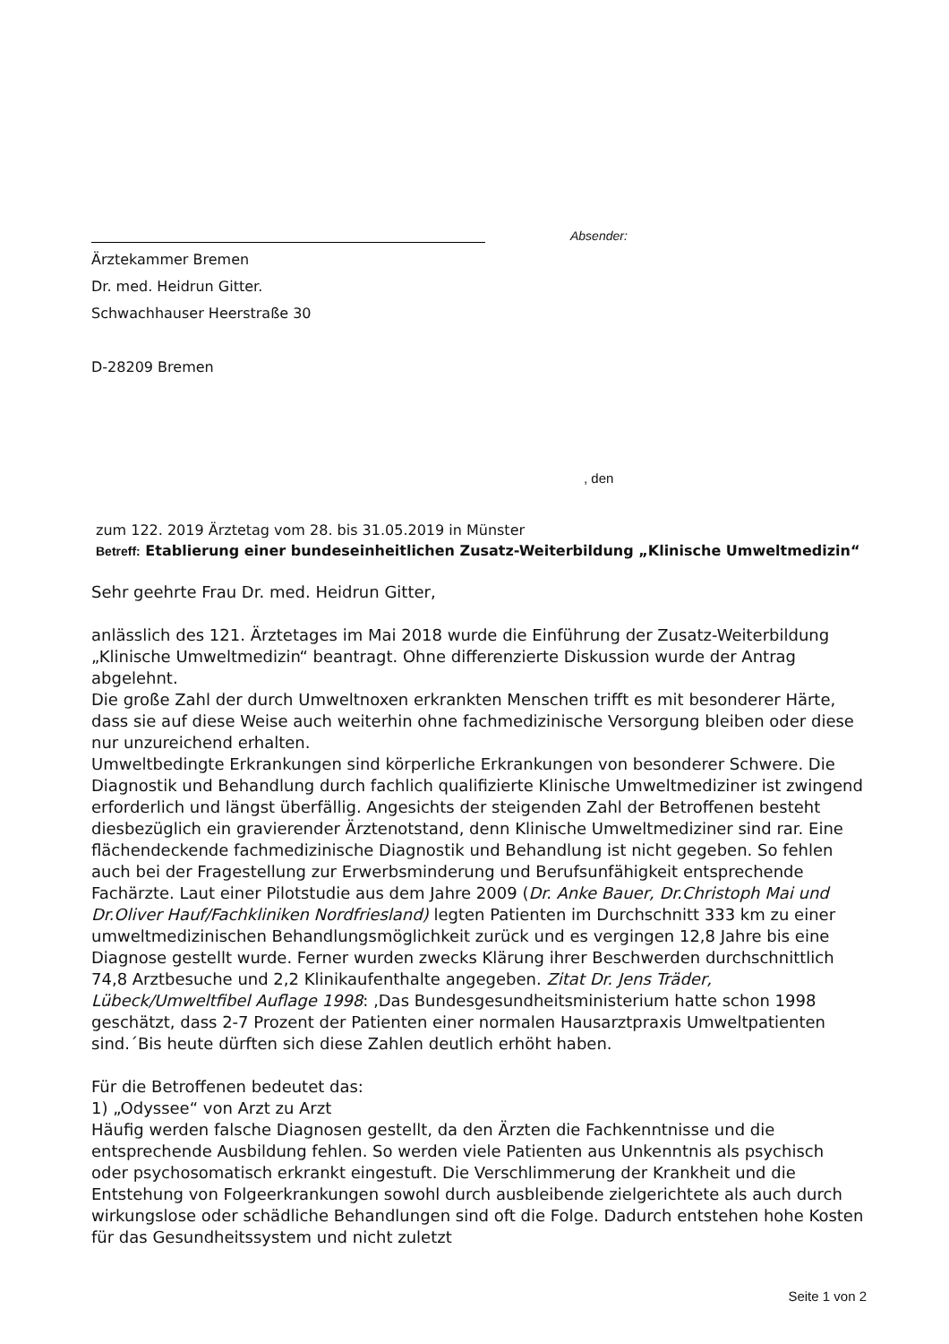Absender:
Ärztekammer Bremen
Dr. med. Heidrun Gitter.
Schwachhauser Heerstraße 30
D-28209 Bremen
, den
zum 122. 2019 Ärztetag vom 28. bis 31.05.2019 in Münster
Betreff: Etablierung einer bundeseinheitlichen Zusatz-Weiterbildung „Klinische Umweltmedizin“
Sehr geehrte Frau Dr. med. Heidrun Gitter,
anlässlich des 121. Ärztetages im Mai 2018 wurde die Einführung der Zusatz-Weiterbildung „Klinische Umweltmedizin“ beantragt. Ohne differenzierte Diskussion wurde der Antrag abgelehnt.
Die große Zahl der durch Umweltnoxen erkrankten Menschen trifft es mit besonderer Härte, dass sie auf diese Weise auch weiterhin ohne fachmedizinische Versorgung bleiben oder diese nur unzureichend erhalten.
Umweltbedingte Erkrankungen sind körperliche Erkrankungen von besonderer Schwere. Die Diagnostik und Behandlung durch fachlich qualifizierte Klinische Umweltmediziner ist zwingend erforderlich und längst überfällig. Angesichts der steigenden Zahl der Betroffenen besteht diesbezüglich ein gravierender Ärztenotstand, denn Klinische Umweltmediziner sind rar. Eine flächendeckende fachmedizinische Diagnostik und Behandlung ist nicht gegeben. So fehlen auch bei der Fragestellung zur Erwerbsminderung und Berufsunfähigkeit entsprechende Fachärzte. Laut einer Pilotstudie aus dem Jahre 2009 (Dr. Anke Bauer, Dr.Christoph Mai und Dr.Oliver Hauf/Fachkliniken Nordfriesland) legten Patienten im Durchschnitt 333 km zu einer umweltmedizinischen Behandlungsmöglichkeit zurück und es vergingen 12,8 Jahre bis eine Diagnose gestellt wurde. Ferner wurden zwecks Klärung ihrer Beschwerden durchschnittlich 74,8 Arztbesuche und 2,2 Klinikaufenthalte angegeben. Zitat Dr. Jens Träder, Lübeck/Umweltfibel Auflage 1998: ‚Das Bundesgesundheitsministerium hatte schon 1998 geschätzt, dass 2-7 Prozent der Patienten einer normalen Hausarztpraxis Umweltpatienten sind.´Bis heute dürften sich diese Zahlen deutlich erhöht haben.
Für die Betroffenen bedeutet das:
1) „Odyssee“ von Arzt zu Arzt
Häufig werden falsche Diagnosen gestellt, da den Ärzten die Fachkenntnisse und die entsprechende Ausbildung fehlen. So werden viele Patienten aus Unkenntnis als psychisch oder psychosomatisch erkrankt eingestuft. Die Verschlimmerung der Krankheit und die Entstehung von Folgeerkrankungen sowohl durch ausbleibende zielgerichtete als auch durch wirkungslose oder schädliche Behandlungen sind oft die Folge. Dadurch entstehen hohe Kosten für das Gesundheitssystem und nicht zuletzt
Seite 1 von 2